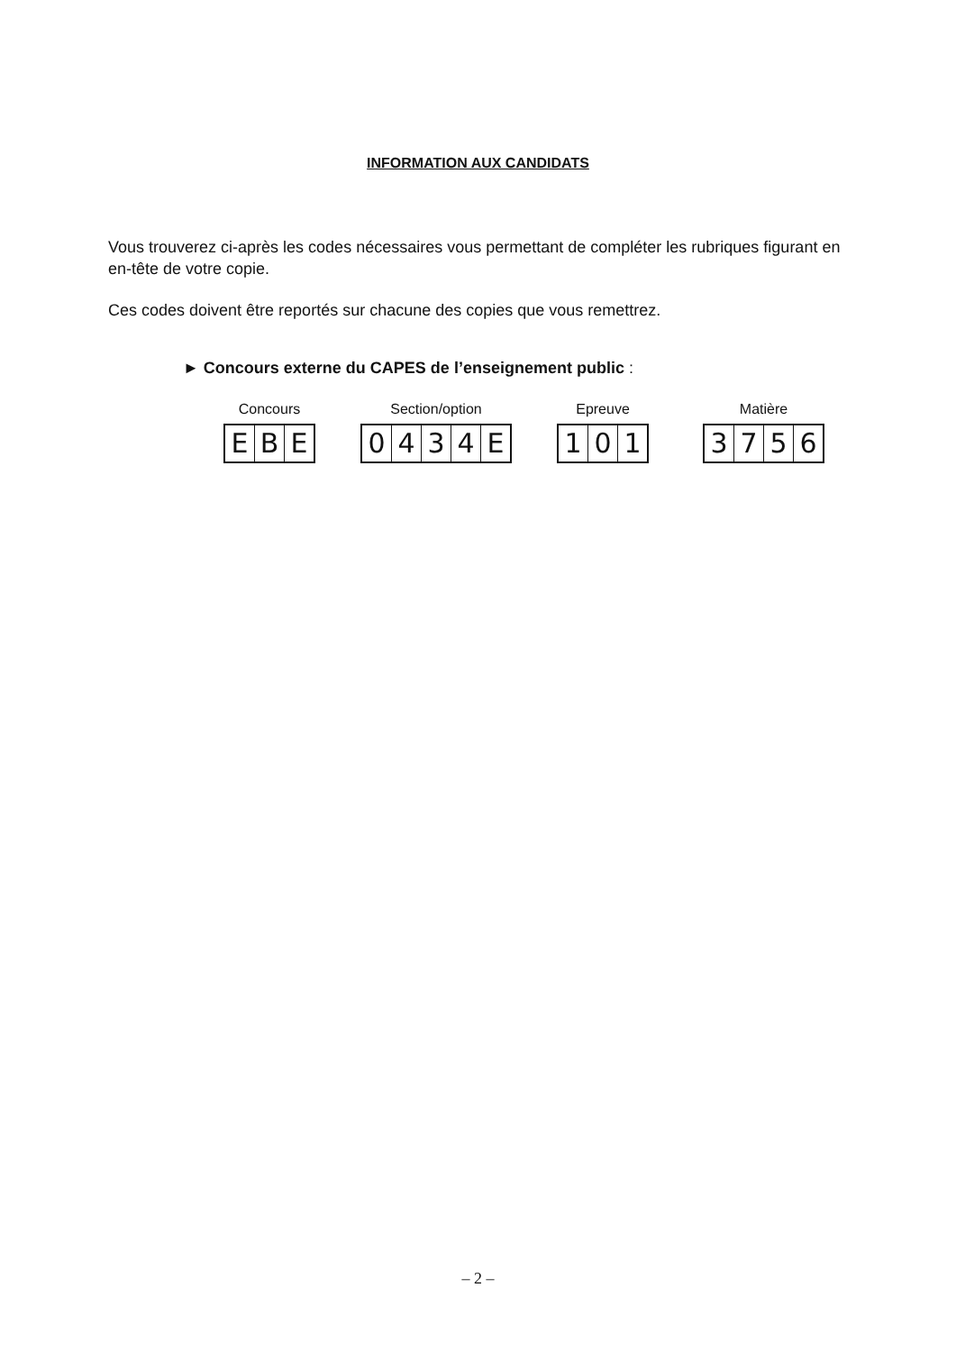INFORMATION AUX CANDIDATS
Vous trouverez ci-après les codes nécessaires vous permettant de compléter les rubriques figurant en en-tête de votre copie.
Ces codes doivent être reportés sur chacune des copies que vous remettrez.
► Concours externe du CAPES de l’enseignement public :
Concours
EBE
Section/option
0434 E
Epreuve
101
Matière
3756
– 2 –